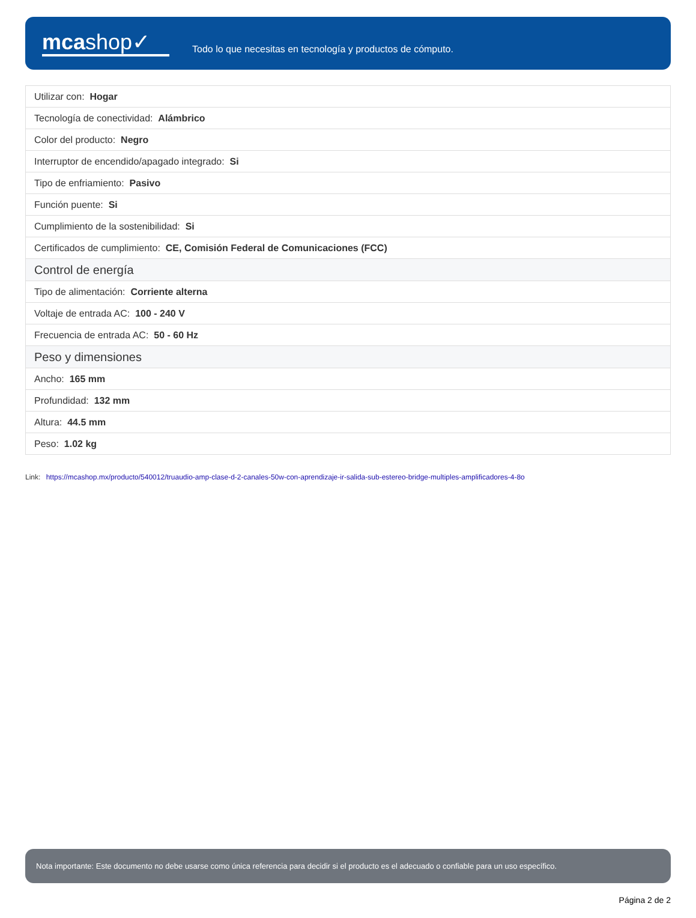mcashop✓
Todo lo que necesitas en tecnología y productos de cómputo.
| Utilizar con: Hogar |
| Tecnología de conectividad: Alámbrico |
| Color del producto: Negro |
| Interruptor de encendido/apagado integrado: Si |
| Tipo de enfriamiento: Pasivo |
| Función puente: Si |
| Cumplimiento de la sostenibilidad: Si |
| Certificados de cumplimiento: CE, Comisión Federal de Comunicaciones (FCC) |
| Control de energía |
| Tipo de alimentación: Corriente alterna |
| Voltaje de entrada AC: 100 - 240 V |
| Frecuencia de entrada AC: 50 - 60 Hz |
| Peso y dimensiones |
| Ancho: 165 mm |
| Profundidad: 132 mm |
| Altura: 44.5 mm |
| Peso: 1.02 kg |
Link: https://mcashop.mx/producto/540012/truaudio-amp-clase-d-2-canales-50w-con-aprendizaje-ir-salida-sub-estereo-bridge-multiples-amplificadores-4-8o
Nota importante: Este documento no debe usarse como única referencia para decidir si el producto es el adecuado o confiable para un uso específico.
Página 2 de 2